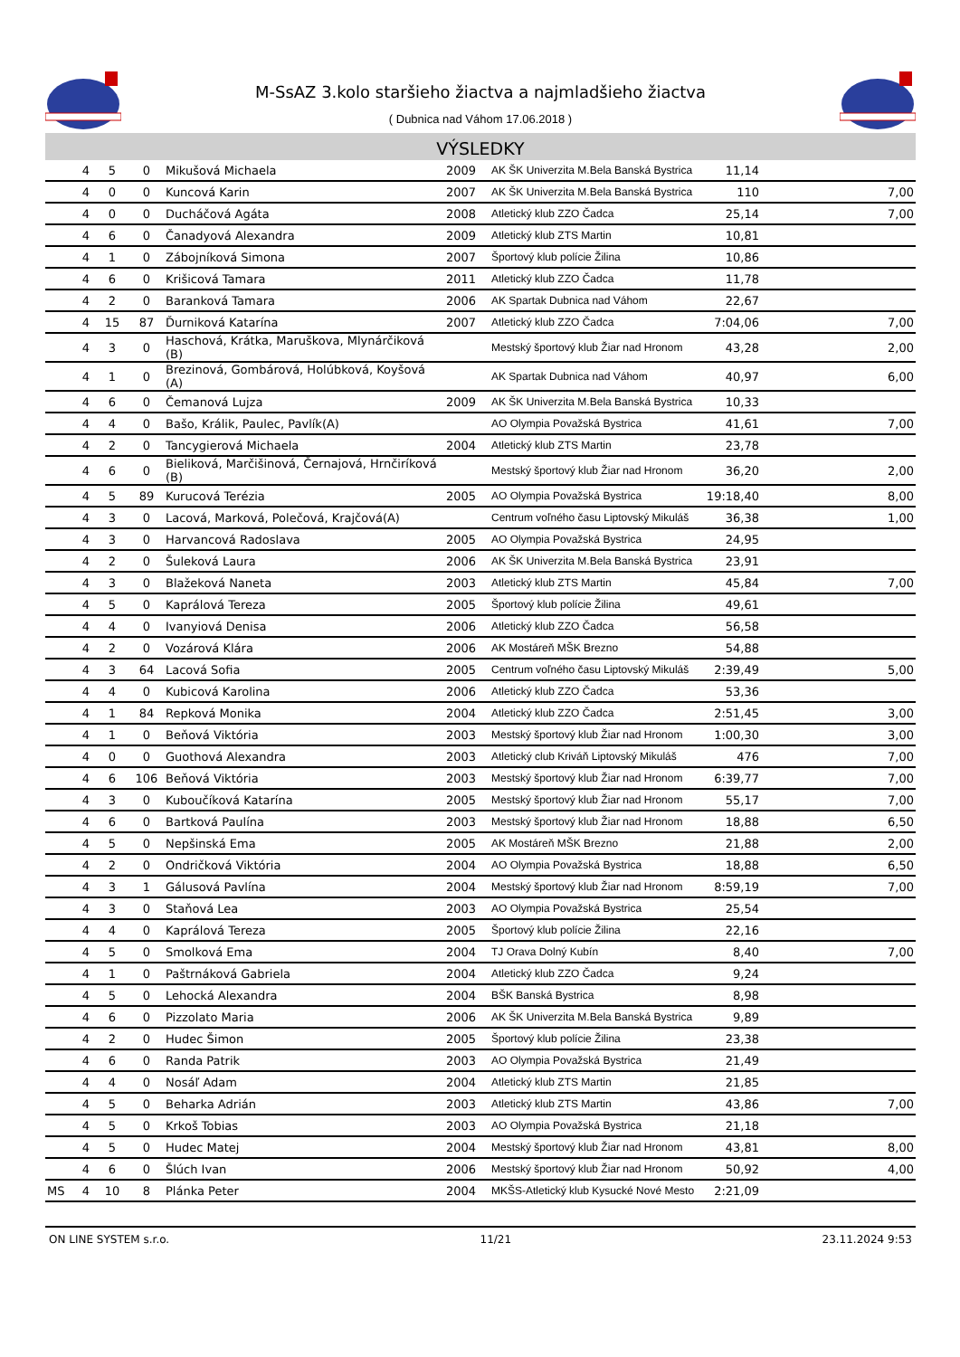M-SsAZ 3.kolo staršieho žiactva a najmladšieho žiactva
( Dubnica nad Váhom 17.06.2018 )
VÝSLEDKY
| | 4 | 5 | 0 | Mikušová Michaela | 2009 | AK ŠK Univerzita M.Bela Banská Bystrica | 11,14 | |
| | 4 | 0 | 0 | Kuncová Karin | 2007 | AK ŠK Univerzita M.Bela Banská Bystrica | 110 | 7,00 |
| | 4 | 0 | 0 | Ducháčová Agáta | 2008 | Atletický klub ZZO Čadca | 25,14 | 7,00 |
| | 4 | 6 | 0 | Čanadyová Alexandra | 2009 | Atletický klub ZTS Martin | 10,81 | |
| | 4 | 1 | 0 | Zábojníková Simona | 2007 | Športový klub polície Žilina | 10,86 | |
| | 4 | 6 | 0 | Krišicová Tamara | 2011 | Atletický klub ZZO Čadca | 11,78 | |
| | 4 | 2 | 0 | Baranková Tamara | 2006 | AK Spartak Dubnica nad Váhom | 22,67 | |
| | 4 | 15 | 87 | Ďurniková Katarína | 2007 | Atletický klub ZZO Čadca | 7:04,06 | 7,00 |
| | 4 | 3 | 0 | Haschová, Krátka, Maruškova, Mlynárčiková (B) | | Mestský športový klub Žiar nad Hronom | 43,28 | 2,00 |
| | 4 | 1 | 0 | Brezinová, Gombárová, Holúbková, Koyšová (A) | | AK Spartak Dubnica nad Váhom | 40,97 | 6,00 |
| | 4 | 6 | 0 | Čemanová Lujza | 2009 | AK ŠK Univerzita M.Bela Banská Bystrica | 10,33 | |
| | 4 | 4 | 0 | Bašo, Králik, Paulec, Pavlík(A) | | AO Olympia Považská Bystrica | 41,61 | 7,00 |
| | 4 | 2 | 0 | Tancygierová Michaela | 2004 | Atletický klub ZTS Martin | 23,78 | |
| | 4 | 6 | 0 | Bieliková, Marčišinová, Černajová, Hrnčiríková (B) | | Mestský športový klub Žiar nad Hronom | 36,20 | 2,00 |
| | 4 | 5 | 89 | Kurucová Terézia | 2005 | AO Olympia Považská Bystrica | 19:18,40 | 8,00 |
| | 4 | 3 | 0 | Lacová, Marková, Polečová, Krajčová(A) | | Centrum voľného času Liptovský Mikuláš | 36,38 | 1,00 |
| | 4 | 3 | 0 | Harvancová Radoslava | 2005 | AO Olympia Považská Bystrica | 24,95 | |
| | 4 | 2 | 0 | Šuleková Laura | 2006 | AK ŠK Univerzita M.Bela Banská Bystrica | 23,91 | |
| | 4 | 3 | 0 | Blažeková Naneta | 2003 | Atletický klub ZTS Martin | 45,84 | 7,00 |
| | 4 | 5 | 0 | Kaprálová Tereza | 2005 | Športový klub polície Žilina | 49,61 | |
| | 4 | 4 | 0 | Ivanyiová Denisa | 2006 | Atletický klub ZZO Čadca | 56,58 | |
| | 4 | 2 | 0 | Vozárová Klára | 2006 | AK Mostáreň MŠK Brezno | 54,88 | |
| | 4 | 3 | 64 | Lacová Sofia | 2005 | Centrum voľného času Liptovský Mikuláš | 2:39,49 | 5,00 |
| | 4 | 4 | 0 | Kubicová Karolina | 2006 | Atletický klub ZZO Čadca | 53,36 | |
| | 4 | 1 | 84 | Repková Monika | 2004 | Atletický klub ZZO Čadca | 2:51,45 | 3,00 |
| | 4 | 1 | 0 | Beňová Viktória | 2003 | Mestský športový klub Žiar nad Hronom | 1:00,30 | 3,00 |
| | 4 | 0 | 0 | Guothová Alexandra | 2003 | Atletický club Kriváň Liptovský Mikuláš | 476 | 7,00 |
| | 4 | 6 | 106 | Beňová Viktória | 2003 | Mestský športový klub Žiar nad Hronom | 6:39,77 | 7,00 |
| | 4 | 3 | 0 | Kuboučíková Katarína | 2005 | Mestský športový klub Žiar nad Hronom | 55,17 | 7,00 |
| | 4 | 6 | 0 | Bartková Paulína | 2003 | Mestský športový klub Žiar nad Hronom | 18,88 | 6,50 |
| | 4 | 5 | 0 | Nepšinská Ema | 2005 | AK Mostáreň MŠK Brezno | 21,88 | 2,00 |
| | 4 | 2 | 0 | Ondričková Viktória | 2004 | AO Olympia Považská Bystrica | 18,88 | 6,50 |
| | 4 | 3 | 1 | Gálusová Pavlína | 2004 | Mestský športový klub Žiar nad Hronom | 8:59,19 | 7,00 |
| | 4 | 3 | 0 | Staňová Lea | 2003 | AO Olympia Považská Bystrica | 25,54 | |
| | 4 | 4 | 0 | Kaprálová Tereza | 2005 | Športový klub polície Žilina | 22,16 | |
| | 4 | 5 | 0 | Smolková Ema | 2004 | TJ Orava Dolný Kubín | 8,40 | 7,00 |
| | 4 | 1 | 0 | Paštrnáková Gabriela | 2004 | Atletický klub ZZO Čadca | 9,24 | |
| | 4 | 5 | 0 | Lehocká Alexandra | 2004 | BŠK Banská Bystrica | 8,98 | |
| | 4 | 6 | 0 | Pizzolato Maria | 2006 | AK ŠK Univerzita M.Bela Banská Bystrica | 9,89 | |
| | 4 | 2 | 0 | Hudec Šimon | 2005 | Športový klub polície Žilina | 23,38 | |
| | 4 | 6 | 0 | Randa Patrik | 2003 | AO Olympia Považská Bystrica | 21,49 | |
| | 4 | 4 | 0 | Nosáľ Adam | 2004 | Atletický klub ZTS Martin | 21,85 | |
| | 4 | 5 | 0 | Beharka Adrián | 2003 | Atletický klub ZTS Martin | 43,86 | 7,00 |
| | 4 | 5 | 0 | Krkoš Tobias | 2003 | AO Olympia Považská Bystrica | 21,18 | |
| | 4 | 5 | 0 | Hudec Matej | 2004 | Mestský športový klub Žiar nad Hronom | 43,81 | 8,00 |
| | 4 | 6 | 0 | Šlúch Ivan | 2006 | Mestský športový klub Žiar nad Hronom | 50,92 | 4,00 |
| MS | 4 | 10 | 8 | Plánka Peter | 2004 | MKŠS-Atletický klub Kysucké Nové Mesto | 2:21,09 | |
ON LINE SYSTEM s.r.o. 11/21 23.11.2024 9:53